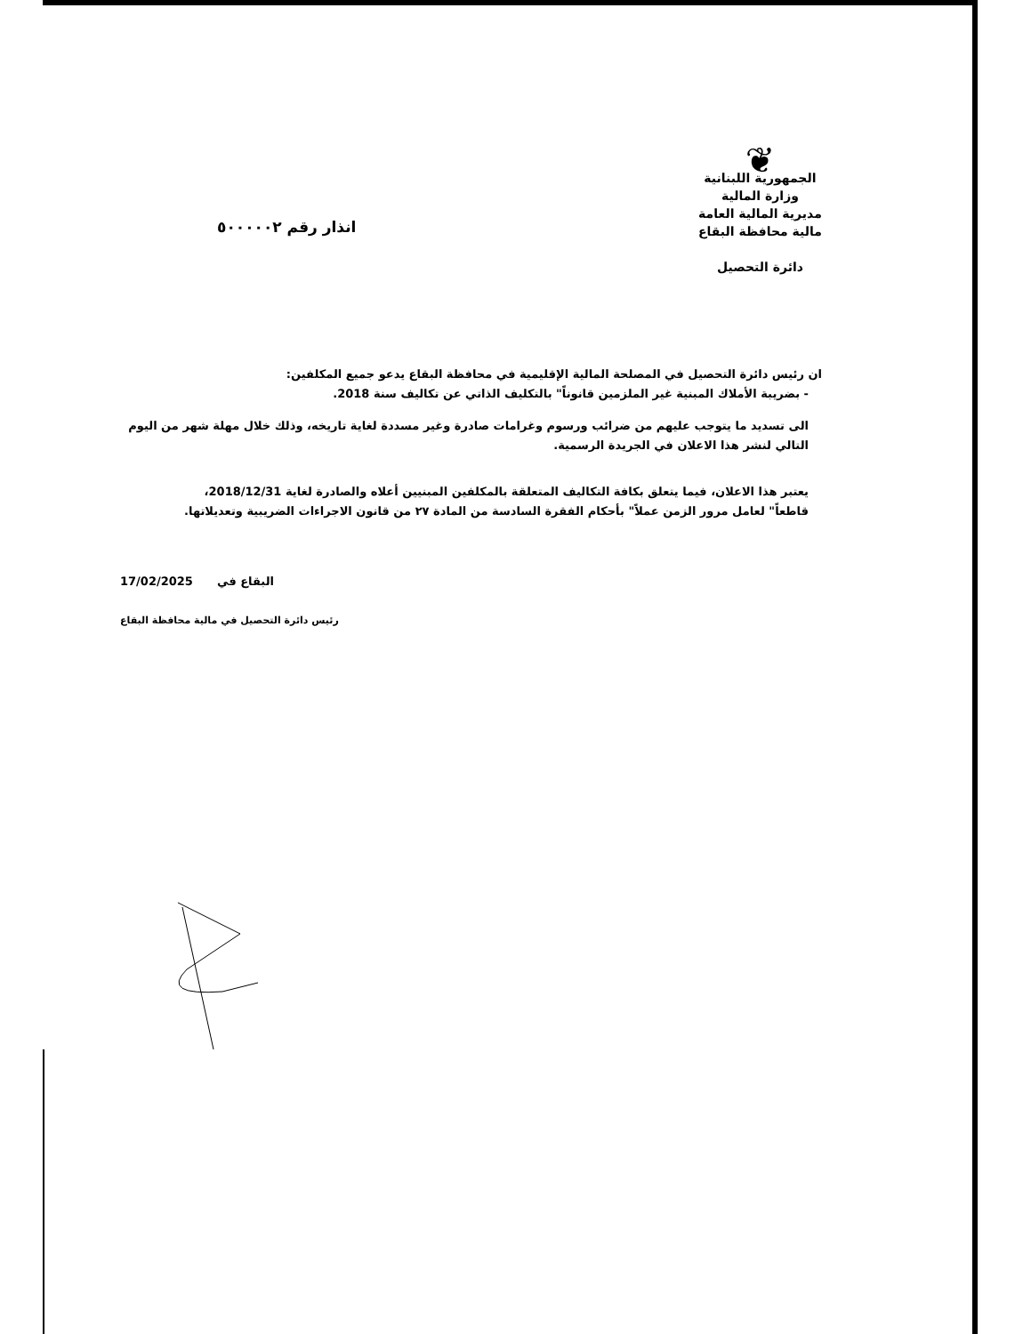❦
الجمهورية اللبنانية
وزارة المالية
مديرية المالية العامة
مالية محافظة البقاع
دائرة التحصيل
انذار رقم ٥٠٠٠٠٠٢
ان رئيس دائرة التحصيل في المصلحة المالية الإقليمية في محافظة البقاع يدعو جميع المكلفين:
- بضريبة الأملاك المبنية غير الملزمين قانوناً" بالتكليف الذاتي عن تكاليف سنة 2018.
الى تسديد ما يتوجب عليهم من ضرائب ورسوم وغرامات صادرة وغير مسددة لغاية تاريخه، وذلك خلال مهلة شهر من اليوم التالي لنشر هذا الاعلان في الجريدة الرسمية.
يعتبر هذا الاعلان، فيما يتعلق بكافة التكاليف المتعلقة بالمكلفين المبنيين أعلاه والصادرة لغاية 2018/12/31،
قاطعاً" لعامل مرور الزمن عملاً" بأحكام الفقرة السادسة من المادة ٢٧ من قانون الاجراءات الضريبية وتعديلاتها.
17/02/2025 البقاع في
رئيس دائرة التحصيل في مالية محافظة البقاع